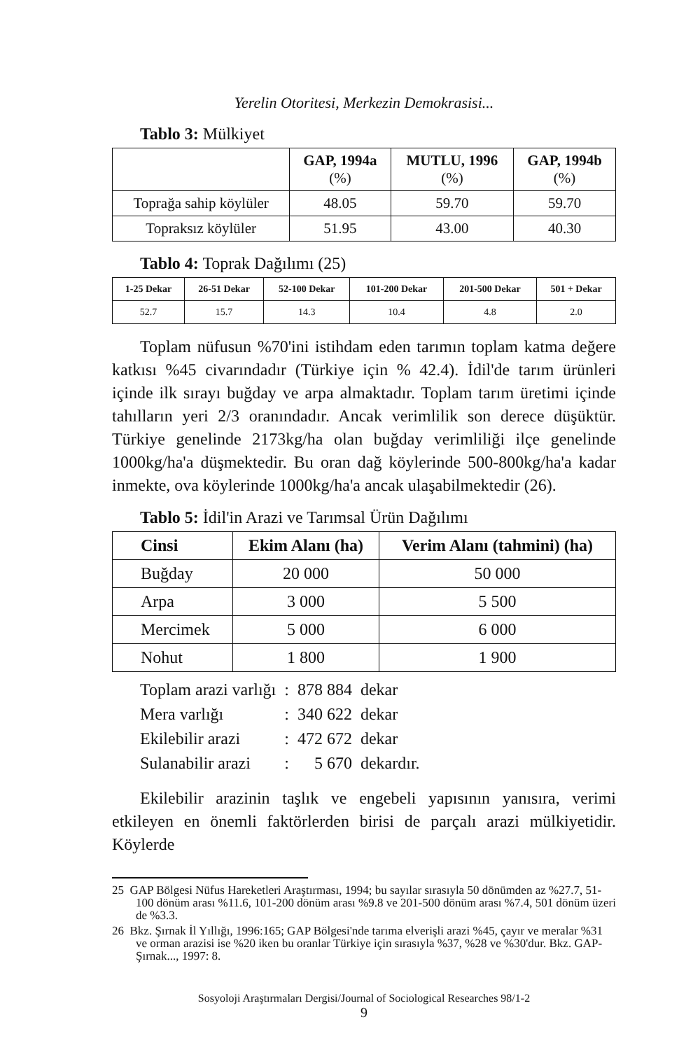Yerelin Otoritesi, Merkezin Demokrasisi...
Tablo 3: Mülkiyet
| | GAP, 1994a (%) | MUTLU, 1996 (%) | GAP, 1994b (%) |
| --- | --- | --- | --- |
| Toprağa sahip köylüler | 48.05 | 59.70 | 59.70 |
| Topraksız köylüler | 51.95 | 43.00 | 40.30 |
Tablo 4: Toprak Dağılımı (25)
| 1-25 Dekar | 26-51 Dekar | 52-100 Dekar | 101-200 Dekar | 201-500 Dekar | 501 + Dekar |
| --- | --- | --- | --- | --- | --- |
| 52.7 | 15.7 | 14.3 | 10.4 | 4.8 | 2.0 |
Toplam nüfusun %70'ini istihdam eden tarımın toplam katma değere katkısı %45 civarındadır (Türkiye için % 42.4). İdil'de tarım ürünleri içinde ilk sırayı buğday ve arpa almaktadır. Toplam tarım üretimi içinde tahılların yeri 2/3 oranındadır. Ancak verimlilik son derece düşüktür. Türkiye genelinde 2173kg/ha olan buğday verimliliği ilçe genelinde 1000kg/ha'a düşmektedir. Bu oran dağ köylerinde 500-800kg/ha'a kadar inmekte, ova köylerinde 1000kg/ha'a ancak ulaşabilmektedir (26).
Tablo 5: İdil'in Arazi ve Tarımsal Ürün Dağılımı
| Cinsi | Ekim Alanı (ha) | Verim Alanı (tahmini) (ha) |
| --- | --- | --- |
| Buğday | 20 000 | 50 000 |
| Arpa | 3 000 | 5 500 |
| Mercimek | 5 000 | 6 000 |
| Nohut | 1 800 | 1 900 |
| Toplam arazi varlığı | : | 878 884 | dekar |
| Mera varlığı | : | 340 622 | dekar |
| Ekilebilir arazi | : | 472 672 | dekar |
| Sulanabilir arazi | : | 5 670 | dekardır. |
Ekilebilir arazinin taşlık ve engebeli yapısının yanısıra, verimi etkileyen en önemli faktörlerden birisi de parçalı arazi mülkiyetidir. Köylerde
25 GAP Bölgesi Nüfus Hareketleri Araştırması, 1994; bu sayılar sırasıyla 50 dönümden az %27.7, 51-100 dönüm arası %11.6, 101-200 dönüm arası %9.8 ve 201-500 dönüm arası %7.4, 501 dönüm üzeri de %3.3.
26 Bkz. Şırnak İl Yıllığı, 1996:165; GAP Bölgesi'nde tarıma elverişli arazi %45, çayır ve meralar %31 ve orman arazisi ise %20 iken bu oranlar Türkiye için sırasıyla %37, %28 ve %30'dur. Bkz. GAP-Şırnak..., 1997: 8.
Sosyoloji Araştırmaları Dergisi/Journal of Sociological Researches 98/1-2
9